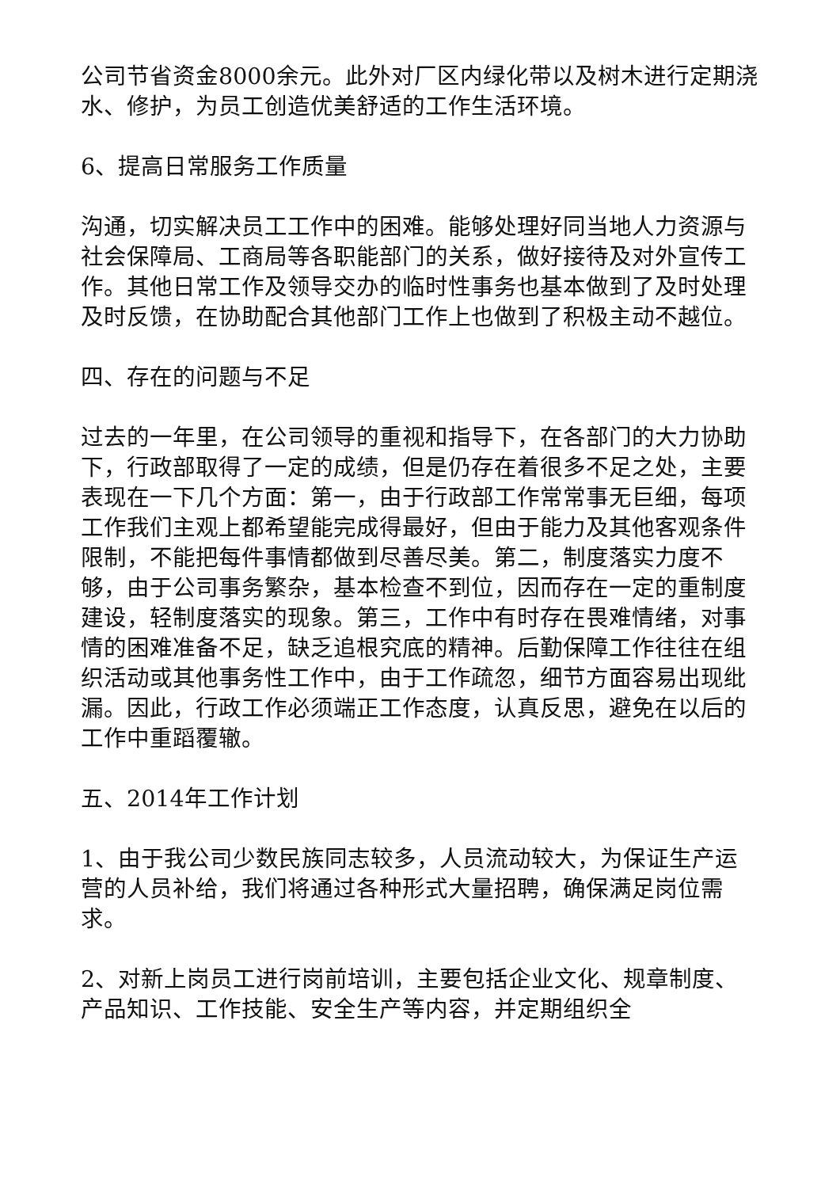公司节省资金8000余元。此外对厂区内绿化带以及树木进行定期浇水、修护，为员工创造优美舒适的工作生活环境。
6、提高日常服务工作质量
沟通，切实解决员工工作中的困难。能够处理好同当地人力资源与社会保障局、工商局等各职能部门的关系，做好接待及对外宣传工作。其他日常工作及领导交办的临时性事务也基本做到了及时处理及时反馈，在协助配合其他部门工作上也做到了积极主动不越位。
四、存在的问题与不足
过去的一年里，在公司领导的重视和指导下，在各部门的大力协助下，行政部取得了一定的成绩，但是仍存在着很多不足之处，主要表现在一下几个方面：第一，由于行政部工作常常事无巨细，每项工作我们主观上都希望能完成得最好，但由于能力及其他客观条件限制，不能把每件事情都做到尽善尽美。第二，制度落实力度不够，由于公司事务繁杂，基本检查不到位，因而存在一定的重制度建设，轻制度落实的现象。第三，工作中有时存在畏难情绪，对事情的困难准备不足，缺乏追根究底的精神。后勤保障工作往往在组织活动或其他事务性工作中，由于工作疏忽，细节方面容易出现纰漏。因此，行政工作必须端正工作态度，认真反思，避免在以后的工作中重蹈覆辙。
五、2014年工作计划
1、由于我公司少数民族同志较多，人员流动较大，为保证生产运营的人员补给，我们将通过各种形式大量招聘，确保满足岗位需求。
2、对新上岗员工进行岗前培训，主要包括企业文化、规章制度、产品知识、工作技能、安全生产等内容，并定期组织全